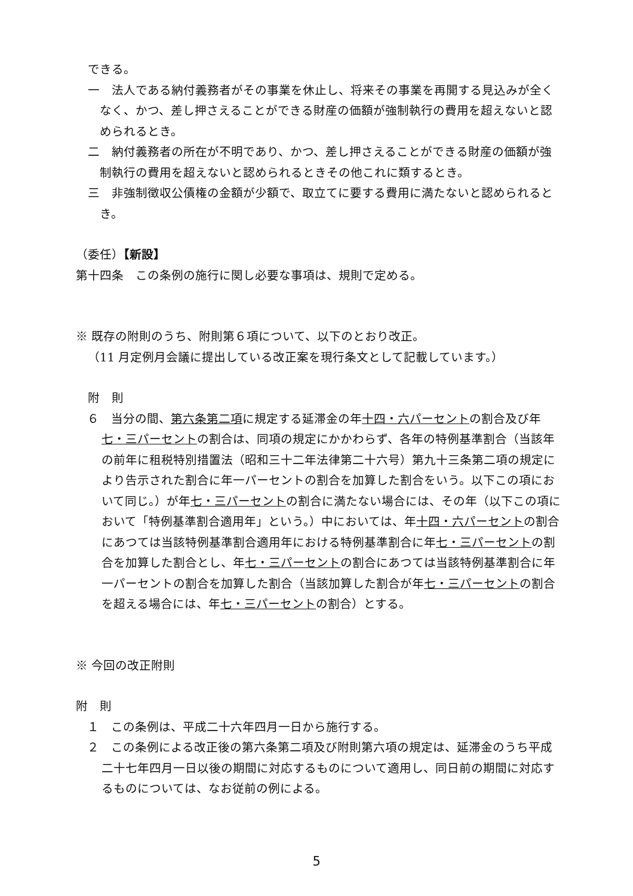できる。
一　法人である納付義務者がその事業を休止し、将来その事業を再開する見込みが全くなく、かつ、差し押さえることができる財産の価額が強制執行の費用を超えないと認められるとき。
二　納付義務者の所在が不明であり、かつ、差し押さえることができる財産の価額が強制執行の費用を超えないと認められるときその他これに類するとき。
三　非強制徴収公債権の金額が少額で、取立てに要する費用に満たないと認められるとき。
（委任）【新設】
第十四条　この条例の施行に関し必要な事項は、規則で定める。
※ 既存の附則のうち、附則第６項について、以下のとおり改正。
（11 月定例月会議に提出している改正案を現行条文として記載しています。）
附　則
６　当分の間、第六条第二項に規定する延滞金の年十四・六パーセントの割合及び年七・三パーセントの割合は、同項の規定にかかわらず、各年の特例基準割合（当該年の前年に租税特別措置法（昭和三十二年法律第二十六号）第九十三条第二項の規定により告示された割合に年一パーセントの割合を加算した割合をいう。以下この項において同じ。）が年七・三パーセントの割合に満たない場合には、その年（以下この項において「特例基準割合適用年」という。）中においては、年十四・六パーセントの割合にあつては当該特例基準割合適用年における特例基準割合に年七・三パーセントの割合を加算した割合とし、年七・三パーセントの割合にあつては当該特例基準割合に年一パーセントの割合を加算した割合（当該加算した割合が年七・三パーセントの割合を超える場合には、年七・三パーセントの割合）とする。
※ 今回の改正附則
附　則
１　この条例は、平成二十六年四月一日から施行する。
２　この条例による改正後の第六条第二項及び附則第六項の規定は、延滞金のうち平成二十七年四月一日以後の期間に対応するものについて適用し、同日前の期間に対応するものについては、なお従前の例による。
5